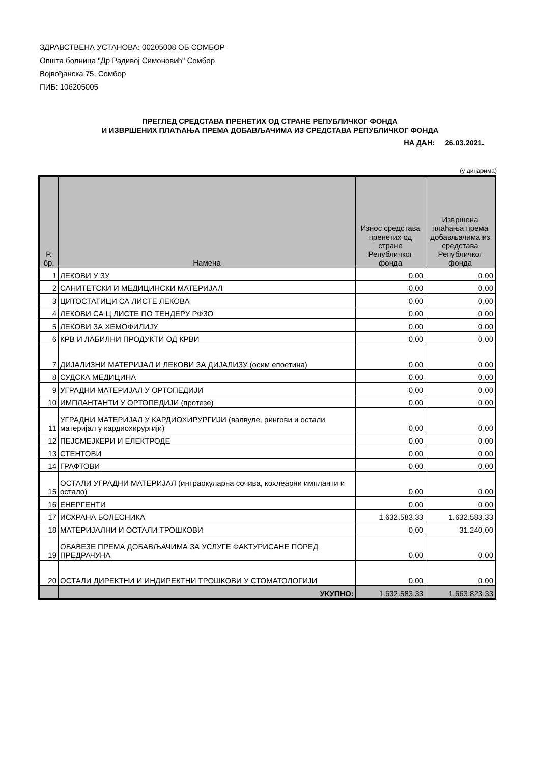ЗДРАВСТВЕНА УСТАНОВА: 00205008 ОБ СОМБОР
Општа болница "Др Радивој Симоновић" Сомбор
Војвођанска 75, Сомбор
ПИБ: 106205005
ПРЕГЛЕД СРЕДСТАВА ПРЕНЕТИХ ОД СТРАНЕ РЕПУБЛИЧКОГ ФОНДА
И ИЗВРШЕНИХ ПЛАЋАЊА ПРЕМА ДОБАВЉАЧИМА ИЗ СРЕДСТАВА РЕПУБЛИЧКОГ ФОНДА
НА ДАН: 26.03.2021.
(у динарима)
| Р. бр. | Намена | Износ средстава пренетих од стране Републичког фонда | Извршена плаћања према добављачима из средстава Републичког фонда |
| --- | --- | --- | --- |
| 1 | ЛЕКОВИ У ЗУ | 0,00 | 0,00 |
| 2 | САНИТЕТСКИ И МЕДИЦИНСКИ МАТЕРИЈАЛ | 0,00 | 0,00 |
| 3 | ЦИТОСТАТИЦИ СА ЛИСТЕ ЛЕКОВА | 0,00 | 0,00 |
| 4 | ЛЕКОВИ СА Ц ЛИСТЕ ПО ТЕНДЕРУ РФЗО | 0,00 | 0,00 |
| 5 | ЛЕКОВИ ЗА ХЕМОФИЛИЈУ | 0,00 | 0,00 |
| 6 | КРВ И ЛАБИЛНИ ПРОДУКТИ ОД КРВИ | 0,00 | 0,00 |
| 7 | ДИЈАЛИЗНИ МАТЕРИЈАЛ И ЛЕКОВИ ЗА ДИЈАЛИЗУ (осим епоетина) | 0,00 | 0,00 |
| 8 | СУДСКА МЕДИЦИНА | 0,00 | 0,00 |
| 9 | УГРАДНИ МАТЕРИЈАЛ У ОРТОПЕДИЈИ | 0,00 | 0,00 |
| 10 | ИМПЛАНТАНТИ У ОРТОПЕДИЈИ (протезе) | 0,00 | 0,00 |
| 11 | УГРАДНИ МАТЕРИЈАЛ У КАРДИОХИРУРГИЈИ (валвуле, рингови и остали материјал у кардиохирургији) | 0,00 | 0,00 |
| 12 | ПЕЈСМЕЈКЕРИ И ЕЛЕКТРОДЕ | 0,00 | 0,00 |
| 13 | СТЕНТОВИ | 0,00 | 0,00 |
| 14 | ГРАФТОВИ | 0,00 | 0,00 |
| 15 | ОСТАЛИ УГРАДНИ МАТЕРИЈАЛ (интраокуларна сочива, кохлеарни импланти и остало) | 0,00 | 0,00 |
| 16 | ЕНЕРГЕНТИ | 0,00 | 0,00 |
| 17 | ИСХРАНА БОЛЕСНИКА | 1.632.583,33 | 1.632.583,33 |
| 18 | МАТЕРИЈАЛНИ И ОСТАЛИ ТРОШКОВИ | 0,00 | 31.240,00 |
| 19 | ОБАВЕЗЕ ПРЕМА ДОБАВЉАЧИМА ЗА УСЛУГЕ ФАКТУРИСАНЕ ПОРЕД ПРЕДРАЧУНА | 0,00 | 0,00 |
| 20 | ОСТАЛИ ДИРЕКТНИ И ИНДИРЕКТНИ ТРОШКОВИ У СТОМАТОЛОГИЈИ | 0,00 | 0,00 |
| | УКУПНО: | 1.632.583,33 | 1.663.823,33 |